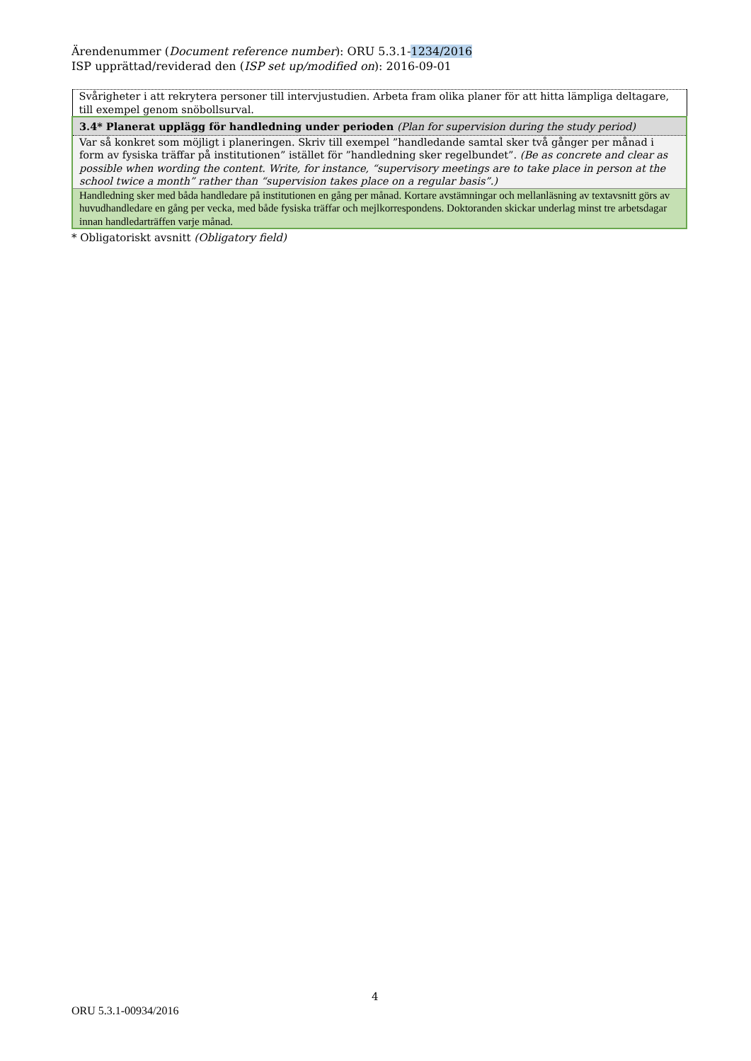Ärendenummer (Document reference number): ORU 5.3.1-1234/2016
ISP upprättad/reviderad den (ISP set up/modified on): 2016-09-01
| Svårigheter i att rekrytera personer till intervjustudien. Arbeta fram olika planer för att hitta lämpliga deltagare, till exempel genom snöbollsurval. |
| 3.4* Planerat upplägg för handledning under perioden (Plan for supervision during the study period) |
| Var så konkret som möjligt i planeringen. Skriv till exempel ”handledande samtal sker två gånger per månad i form av fysiska träffar på institutionen” istället för ”handledning sker regelbundet”. (Be as concrete and clear as possible when wording the content. Write, for instance, “supervisory meetings are to take place in person at the school twice a month” rather than “supervision takes place on a regular basis”.) |
| Handledning sker med båda handledare på institutionen en gång per månad. Kortare avstämningar och mellanläsning av textavsnitt görs av huvudhandledare en gång per vecka, med både fysiska träffar och mejlkorrespondens. Doktoranden skickar underlag minst tre arbetsdagar innan handledarträffen varje månad. |
* Obligatoriskt avsnitt (Obligatory field)
4
ORU 5.3.1-00934/2016